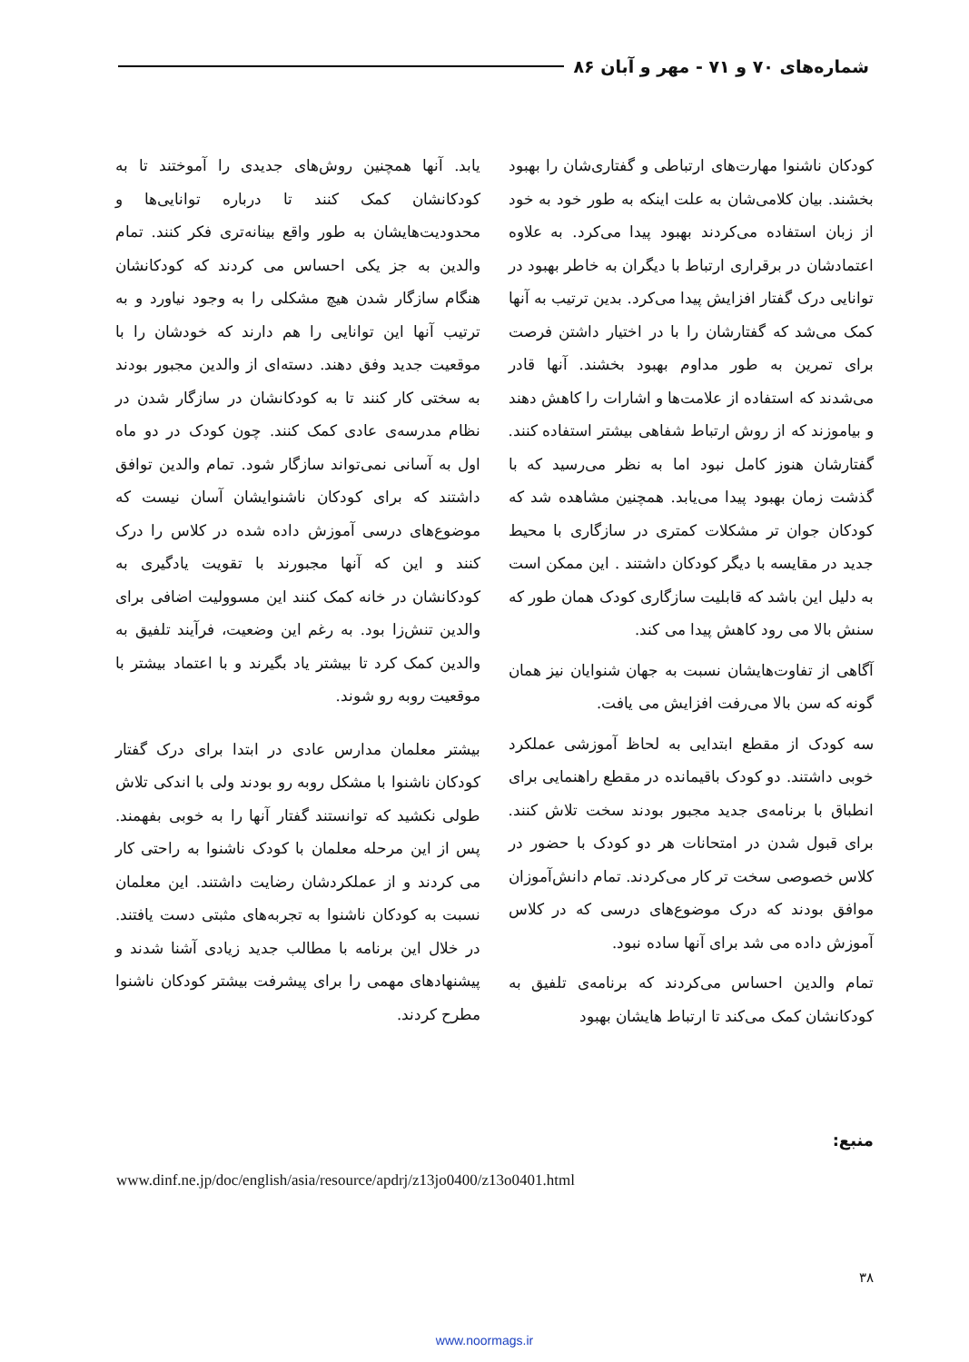شماره‌های ۷۰ و ۷۱ - مهر و آبان ۸۶
کودکان ناشنوا مهارت‌های ارتباطی و گفتاری‌شان را بهبود بخشند. بیان کلامی‌شان به علت اینکه به طور خود به خود از زبان استفاده می‌کردند بهبود پیدا می‌کرد. به علاوه اعتمادشان در برقراری ارتباط با دیگران به خاطر بهبود در توانایی درک گفتار افزایش پیدا می‌کرد. بدین ترتیب به آنها کمک می‌شد که گفتارشان را با در اختیار داشتن فرصت برای تمرین به طور مداوم بهبود بخشند. آنها قادر می‌شدند که استفاده از علامت‌ها و اشارات را کاهش دهند و بیاموزند که از روش ارتباط شفاهی بیشتر استفاده کنند. گفتارشان هنوز کامل نبود اما به نظر می‌رسید که با گذشت زمان بهبود پیدا می‌یابد. همچنین مشاهده شد که کودکان جوان تر مشکلات کمتری در سازگاری با محیط جدید در مقایسه با دیگر کودکان داشتند . این ممکن است به دلیل این باشد که قابلیت سازگاری کودک همان طور که سنش بالا می رود کاهش پیدا می کند.
آگاهی از تفاوت‌هایشان نسبت به جهان شنوایان نیز همان گونه که سن بالا می‌رفت افزایش می یافت.
سه کودک از مقطع ابتدایی به لحاظ آموزشی عملکرد خوبی داشتند. دو کودک باقیمانده در مقطع راهنمایی برای انطباق با برنامه‌ی جدید مجبور بودند سخت تلاش کنند. برای قبول شدن در امتحانات هر دو کودک با حضور در کلاس خصوصی سخت تر کار می‌کردند. تمام دانش‌آموزان موافق بودند که درک موضوع‌های درسی که در کلاس آموزش داده می شد برای آنها ساده نبود.
تمام والدین احساس می‌کردند که برنامه‌ی تلفیق به کودکانشان کمک می‌کند تا ارتباط هایشان بهبود
یابد. آنها همچنین روش‌های جدیدی را آموختند تا به کودکانشان کمک کنند تا درباره توانایی‌ها و محدودیت‌هایشان به طور واقع بینانه‌تری فکر کنند. تمام والدین به جز یکی احساس می کردند که کودکانشان هنگام سازگار شدن هیچ مشکلی را به وجود نیاورد و به ترتیب آنها این توانایی را هم دارند که خودشان را با موقعیت جدید وفق دهند. دسته‌ای از والدین مجبور بودند به سختی کار کنند تا به کودکانشان در سازگار شدن در نظام مدرسه‌ی عادی کمک کنند. چون کودک در دو ماه اول به آسانی نمی‌تواند سازگار شود. تمام والدین توافق داشتند که برای کودکان ناشنوایشان آسان نیست که موضوع‌های درسی آموزش داده شده در کلاس را درک کنند و این که آنها مجبورند با تقویت یادگیری به کودکانشان در خانه کمک کنند این مسوولیت اضافی برای والدین تنش‌زا بود. به رغم این وضعیت، فرآیند تلفیق به والدین کمک کرد تا بیشتر یاد بگیرند و با اعتماد بیشتر با موقعیت روبه رو شوند.
بیشتر معلمان مدارس عادی در ابتدا برای درک گفتار کودکان ناشنوا با مشکل روبه رو بودند ولی با اندکی تلاش طولی نکشید که توانستند گفتار آنها را به خوبی بفهمند. پس از این مرحله معلمان با کودک ناشنوا به راحتی کار می کردند و از عملکردشان رضایت داشتند. این معلمان نسبت به کودکان ناشنوا به تجربه‌های مثبتی دست یافتند. در خلال این برنامه با مطالب جدید زیادی آشنا شدند و پیشنهادهای مهمی را برای پیشرفت بیشتر کودکان ناشنوا مطرح کردند.
منبع:
www.dinf.ne.jp/doc/english/asia/resource/apdrj/z13jo0400/z13o0401.html
۳۸
www.noormags.ir